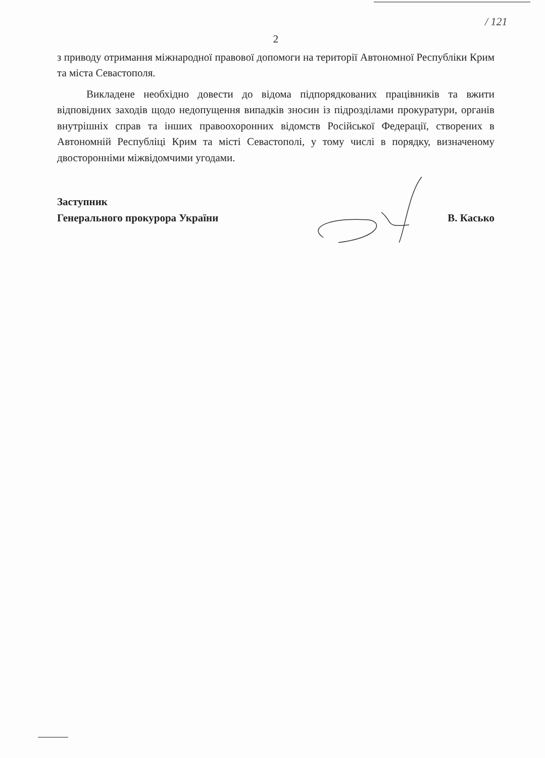/ 121
2
з приводу отримання міжнародної правової допомоги на території Автономної Республіки Крим та міста Севастополя.
Викладене необхідно довести до відома підпорядкованих працівників та вжити відповідних заходів щодо недопущення випадків зносин із підрозділами прокуратури, органів внутрішніх справ та інших правоохоронних відомств Російської Федерації, створених в Автономній Республіці Крим та місті Севастополі, у тому числі в порядку, визначеному двосторонніми міжвідомчими угодами.
Заступник
Генерального прокурора України
В. Касько